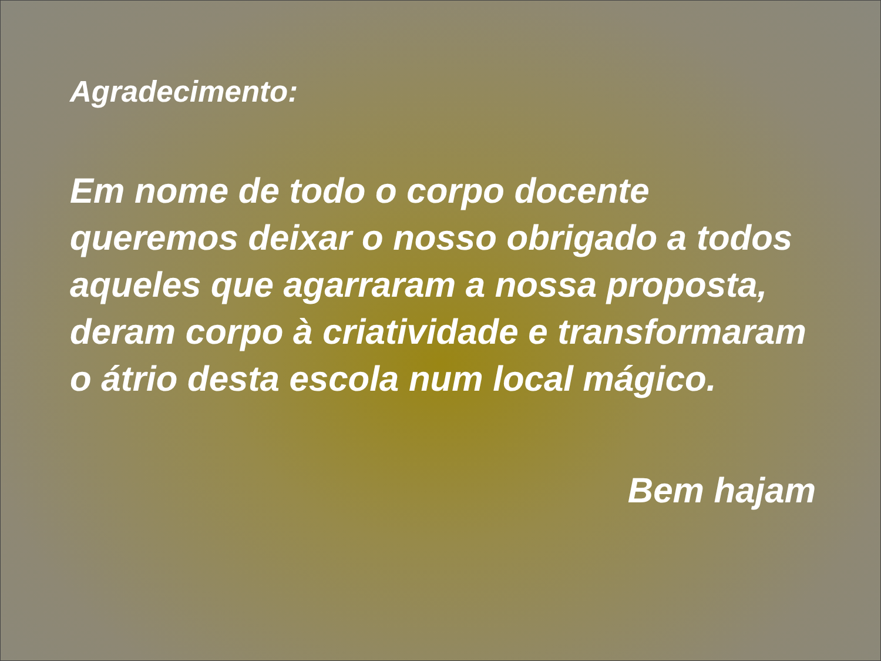Agradecimento:
Em nome de todo o corpo docente queremos deixar o nosso obrigado a todos aqueles que agarraram a nossa proposta, deram corpo à criatividade e transformaram o átrio desta escola num local mágico.
Bem hajam